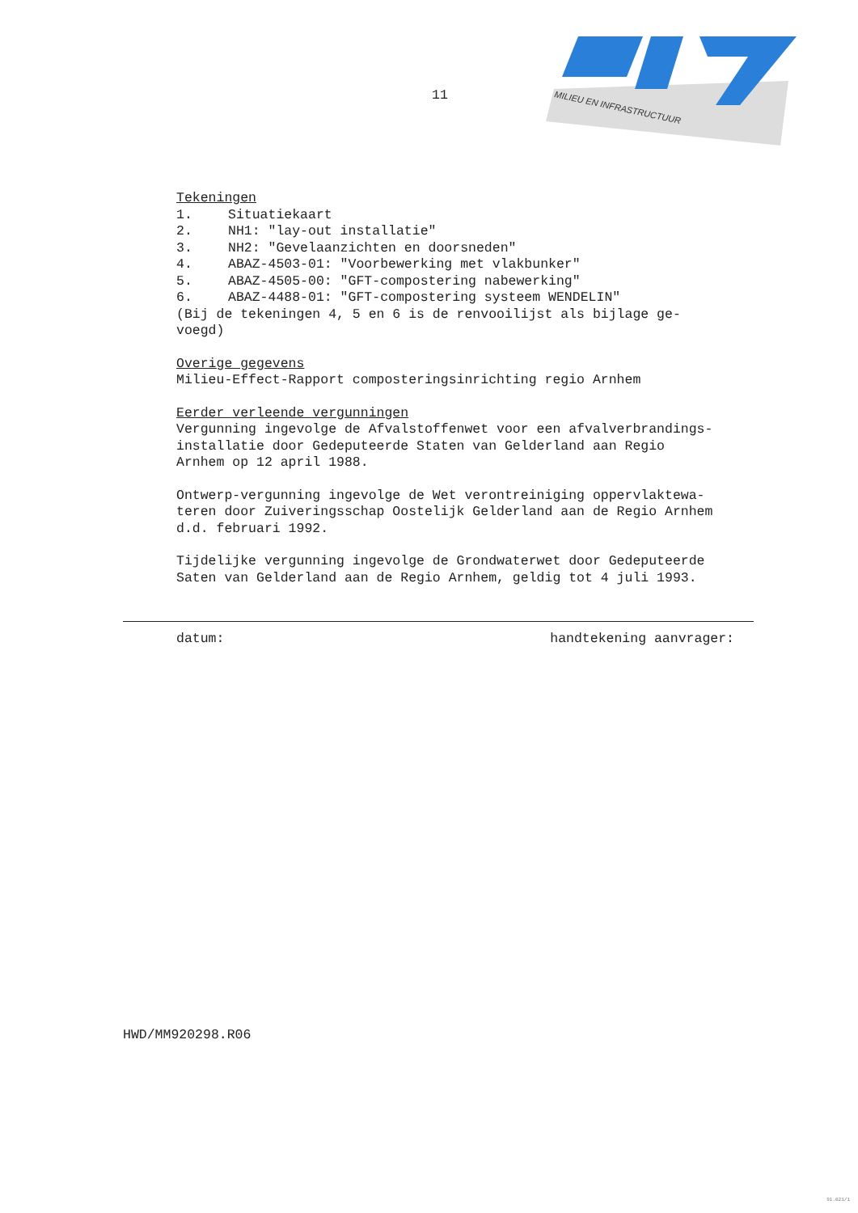MILIEU EN INFRASTRUCTUUR
11
Tekeningen
1. Situatiekaart
2. NH1: "lay-out installatie"
3. NH2: "Gevelaanzichten en doorsneden"
4. ABAZ-4503-01: "Voorbewerking met vlakbunker"
5. ABAZ-4505-00: "GFT-compostering nabewerking"
6. ABAZ-4488-01: "GFT-compostering systeem WENDELIN"
(Bij de tekeningen 4, 5 en 6 is de renvooilijst als bijlage ge-
voegd)
Overige gegevens
Milieu-Effect-Rapport composteringsinrichting regio Arnhem
Eerder verleende vergunningen
Vergunning ingevolge de Afvalstoffenwet voor een afvalverbrandings-
installatie door Gedeputeerde Staten van Gelderland aan Regio
Arnhem op 12 april 1988.
Ontwerp-vergunning ingevolge de Wet verontreiniging oppervlaktewa-
teren door Zuiveringsschap Oostelijk Gelderland aan de Regio Arnhem
d.d. februari 1992.
Tijdelijke vergunning ingevolge de Grondwaterwet door Gedeputeerde
Saten van Gelderland aan de Regio Arnhem, geldig tot 4 juli 1993.
datum: handtekening aanvrager:
HWD/MM920298.R06
91.021/1